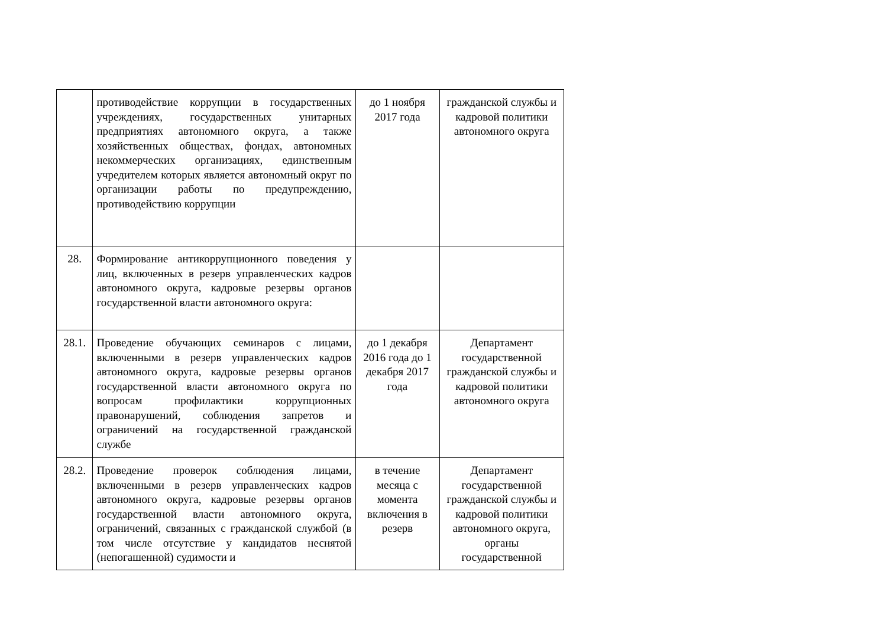| | противодействие коррупции в государственных учреждениях, государственных унитарных предприятиях автономного округа, а также хозяйственных обществах, фондах, автономных некоммерческих организациях, единственным учредителем которых является автономный округ по организации работы по предупреждению, противодействию коррупции | до 1 ноября 2017 года | гражданской службы и кадровой политики автономного округа |
| 28. | Формирование антикоррупционного поведения у лиц, включенных в резерв управленческих кадров автономного округа, кадровые резервы органов государственной власти автономного округа: | | |
| 28.1. | Проведение обучающих семинаров с лицами, включенными в резерв управленческих кадров автономного округа, кадровые резервы органов государственной власти автономного округа по вопросам профилактики коррупционных правонарушений, соблюдения запретов и ограничений на государственной гражданской службе | до 1 декабря 2016 года до 1 декабря 2017 года | Департамент государственной гражданской службы и кадровой политики автономного округа |
| 28.2. | Проведение проверок соблюдения лицами, включенными в резерв управленческих кадров автономного округа, кадровые резервы органов государственной власти автономного округа, ограничений, связанных с гражданской службой (в том числе отсутствие у кандидатов неснятой (непогашенной) судимости и | в течение месяца с момента включения в резерв | Департамент государственной гражданской службы и кадровой политики автономного округа, органы государственной |